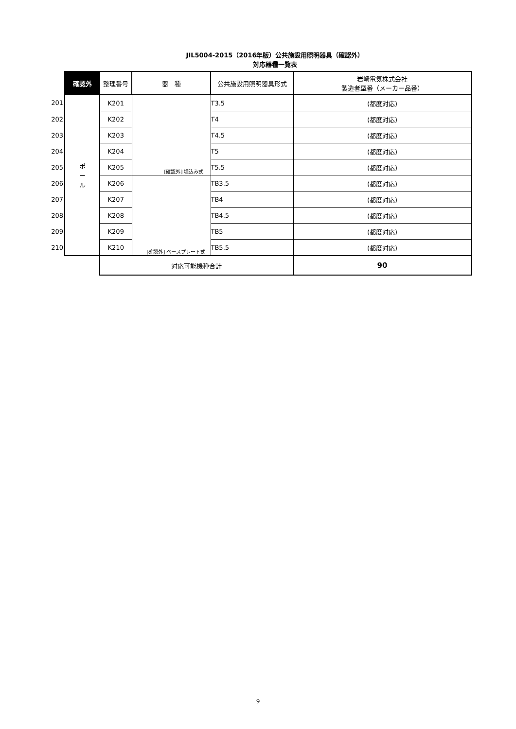JIL5004-2015（2016年版）公共施設用照明器具（確認外）
対応器種一覧表
| | 確認外 | 整理番号 | 器 種 | 公共施設用照明器具形式 | 岩崎電気株式会社 製造者型番（メーカー品番） |
| 201 | ポ ー ル | K201 | [確認外] 埋込み式 | T3.5 | (都度対応) |
| 202 | | K202 | | T4 | (都度対応) |
| 203 | | K203 | | T4.5 | (都度対応) |
| 204 | | K204 | | T5 | (都度対応) |
| 205 | | K205 | | T5.5 | (都度対応) |
| 206 | | K206 | [確認外] ベースプレート式 | TB3.5 | (都度対応) |
| 207 | | K207 | | TB4 | (都度対応) |
| 208 | | K208 | | TB4.5 | (都度対応) |
| 209 | | K209 | | TB5 | (都度対応) |
| 210 | | K210 | | TB5.5 | (都度対応) |
| | | 対応可能機種合計 | | | 90 |
9